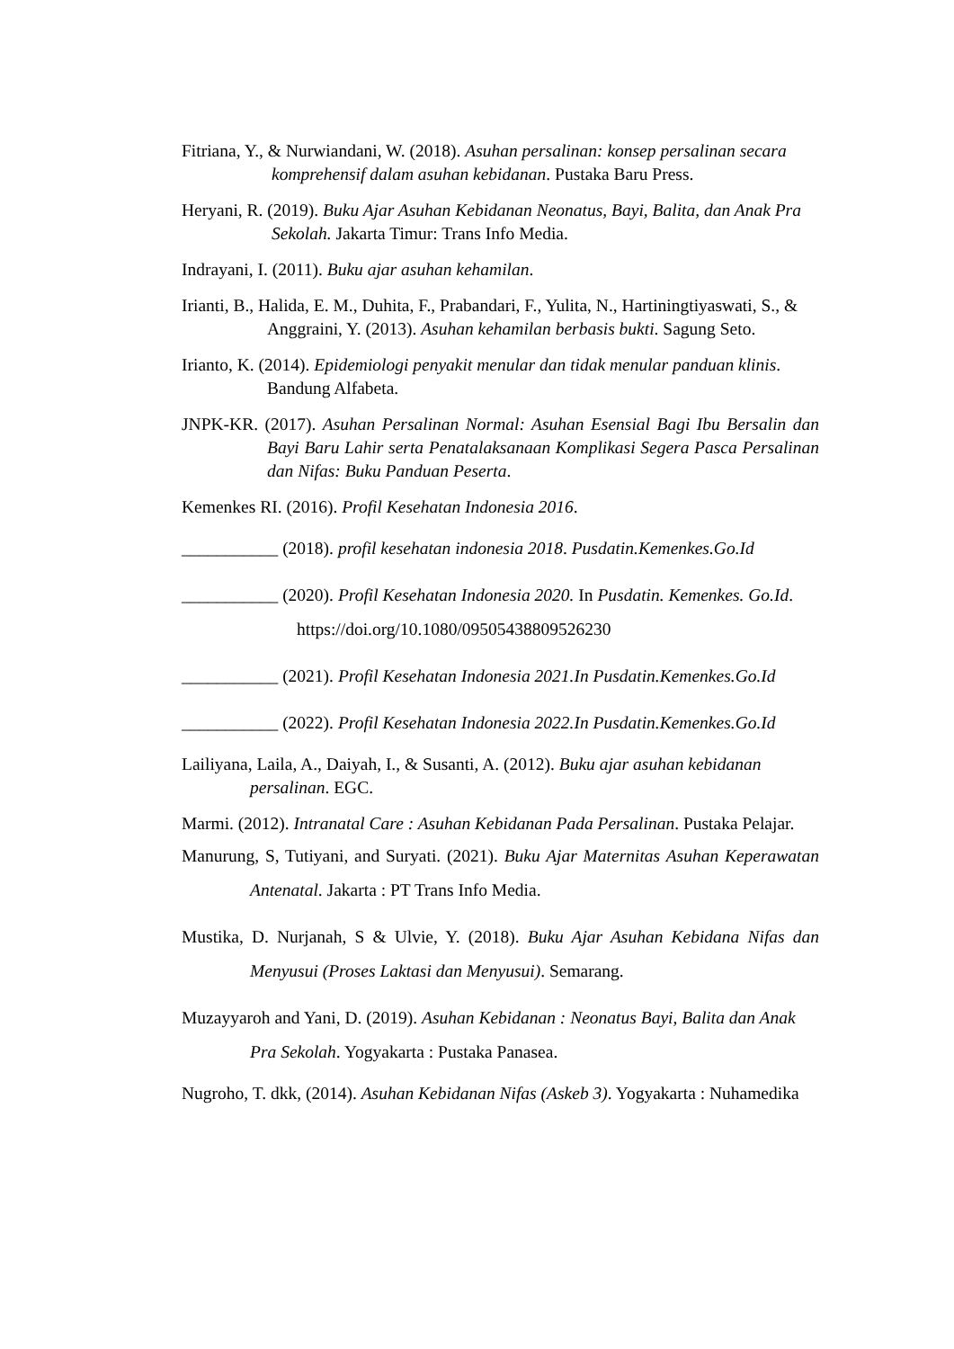Fitriana, Y., & Nurwiandani, W. (2018). Asuhan persalinan: konsep persalinan secara komprehensif dalam asuhan kebidanan. Pustaka Baru Press.
Heryani, R. (2019). Buku Ajar Asuhan Kebidanan Neonatus, Bayi, Balita, dan Anak Pra Sekolah. Jakarta Timur: Trans Info Media.
Indrayani, I. (2011). Buku ajar asuhan kehamilan.
Irianti, B., Halida, E. M., Duhita, F., Prabandari, F., Yulita, N., Hartiningtiyaswati, S., & Anggraini, Y. (2013). Asuhan kehamilan berbasis bukti. Sagung Seto.
Irianto, K. (2014). Epidemiologi penyakit menular dan tidak menular panduan klinis. Bandung Alfabeta.
JNPK-KR. (2017). Asuhan Persalinan Normal: Asuhan Esensial Bagi Ibu Bersalin dan Bayi Baru Lahir serta Penatalaksanaan Komplikasi Segera Pasca Persalinan dan Nifas: Buku Panduan Peserta.
Kemenkes RI. (2016). Profil Kesehatan Indonesia 2016.
___________ (2018). profil kesehatan indonesia 2018. Pusdatin.Kemenkes.Go.Id
___________ (2020). Profil Kesehatan Indonesia 2020. In Pusdatin. Kemenkes. Go.Id. https://doi.org/10.1080/09505438809526230
___________ (2021). Profil Kesehatan Indonesia 2021.In Pusdatin.Kemenkes.Go.Id
___________ (2022). Profil Kesehatan Indonesia 2022.In Pusdatin.Kemenkes.Go.Id
Lailiyana, Laila, A., Daiyah, I., & Susanti, A. (2012). Buku ajar asuhan kebidanan persalinan. EGC.
Marmi. (2012). Intranatal Care : Asuhan Kebidanan Pada Persalinan. Pustaka Pelajar.
Manurung, S, Tutiyani, and Suryati. (2021). Buku Ajar Maternitas Asuhan Keperawatan Antenatal. Jakarta : PT Trans Info Media.
Mustika, D. Nurjanah, S & Ulvie, Y. (2018). Buku Ajar Asuhan Kebidana Nifas dan Menyusui (Proses Laktasi dan Menyusui). Semarang.
Muzayyaroh and Yani, D. (2019). Asuhan Kebidanan : Neonatus Bayi, Balita dan Anak Pra Sekolah. Yogyakarta : Pustaka Panasea.
Nugroho, T. dkk, (2014). Asuhan Kebidanan Nifas (Askeb 3). Yogyakarta : Nuhamedika